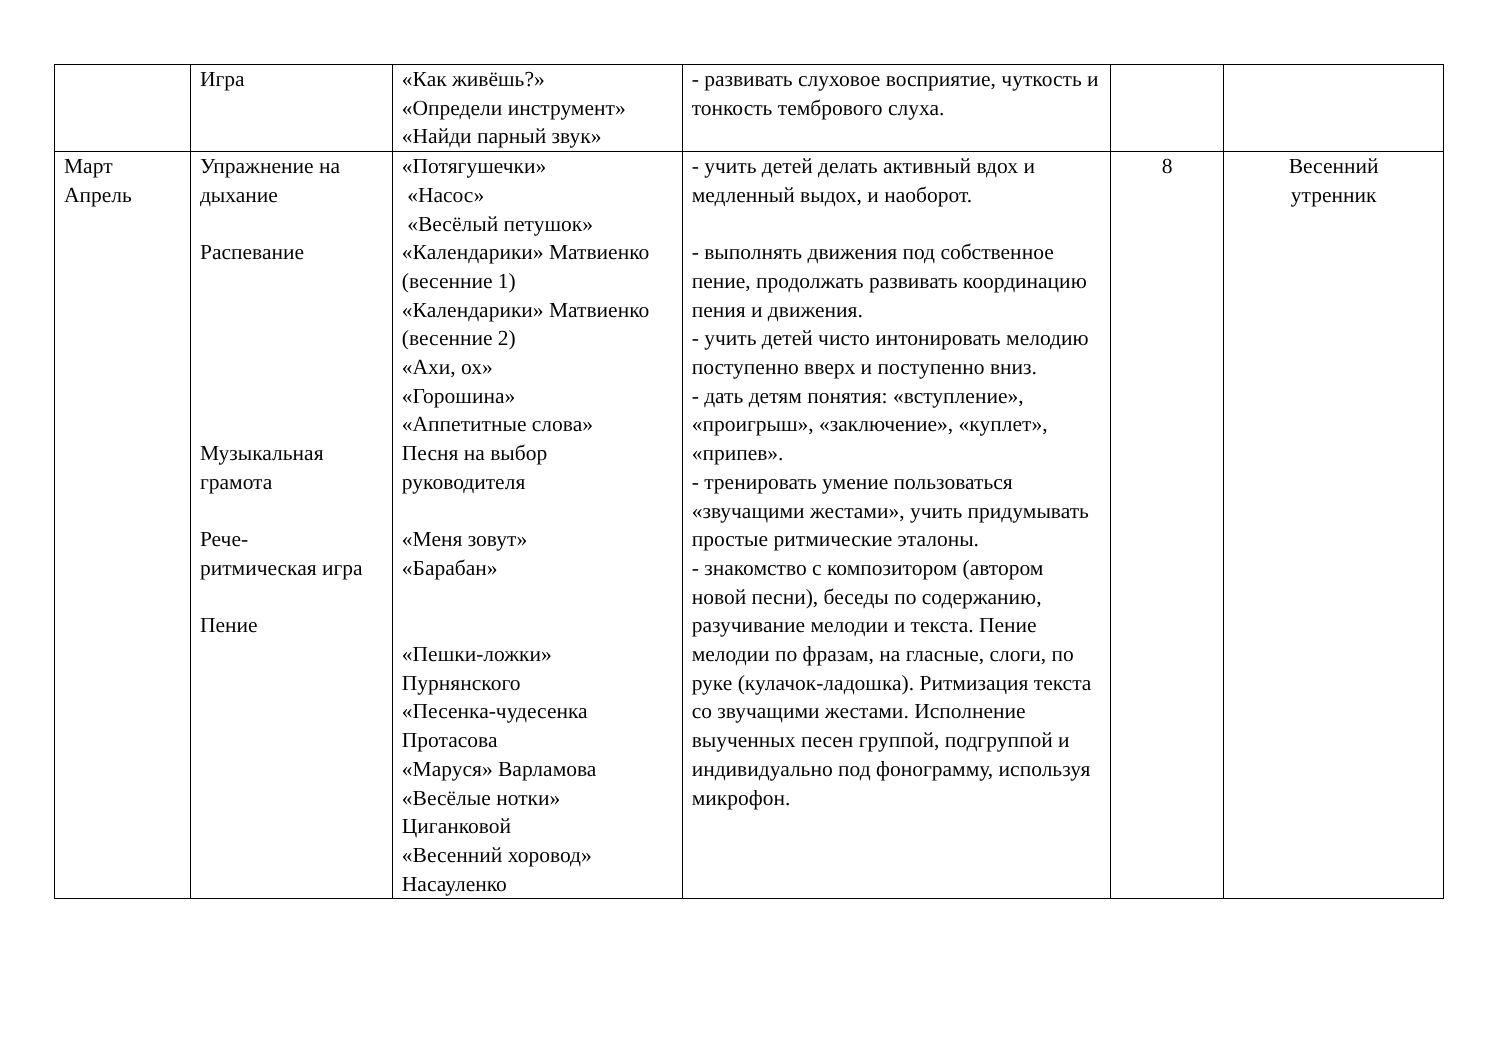| | Игра | «Как живёшь?» «Определи инструмент» «Найди парный звук» | - развивать слуховое восприятие, чуткость и тонкость тембрового слуха. | | |
| Март Апрель | Упражнение на дыхание Распевание Музыкальная грамота Рече- ритмическая игра Пение | «Потягушечки» «Насос» «Весёлый петушок» «Календарики» Матвиенко (весенние 1) «Календарики» Матвиенко (весенние 2) «Ахи, ох» «Горошина» «Аппетитные слова» Песня на выбор руководителя «Меня зовут» «Барабан» «Пешки-ложки» Пурнянского «Песенка-чудесенка Протасова «Маруся» Варламова «Весёлые нотки» Циганковой «Весенний хоровод» Насауленко | - учить детей делать активный вдох и медленный выдох, и наоборот. - выполнять движения под собственное пение, продолжать развивать координацию пения и движения. - учить детей чисто интонировать мелодию поступенно вверх и поступенно вниз. - дать детям понятия: «вступление», «проигрыш», «заключение», «куплет», «припев». - тренировать умение пользоваться «звучащими жестами», учить придумывать простые ритмические эталоны. - знакомство с композитором (автором новой песни), беседы по содержанию, разучивание мелодии и текста. Пение мелодии по фразам, на гласные, слоги, по руке (кулачок-ладошка). Ритмизация текста со звучащими жестами. Исполнение выученных песен группой, подгруппой и индивидуально под фонограмму, используя микрофон. | 8 | Весенний утренник |